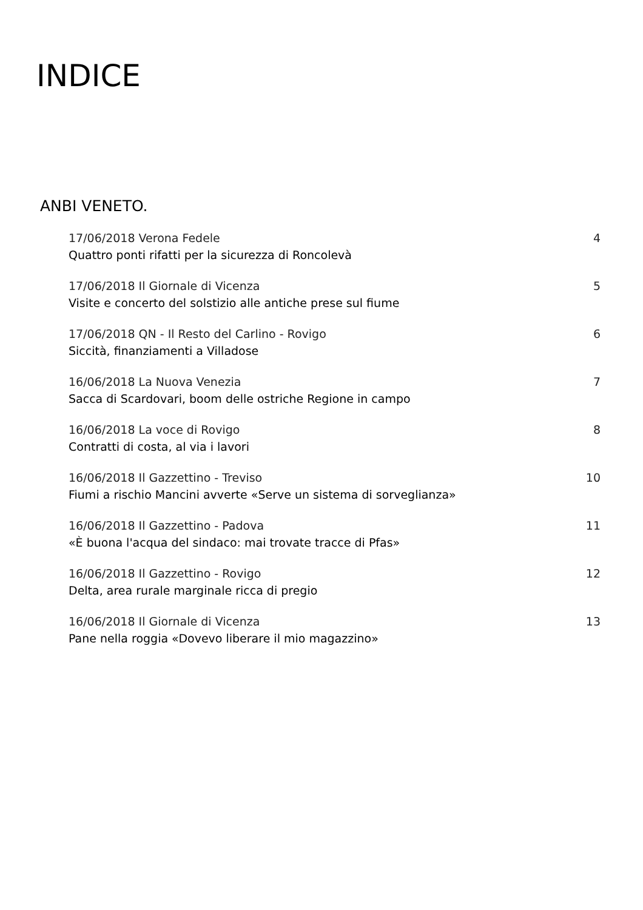INDICE
ANBI VENETO.
17/06/2018 Verona Fedele 4
Quattro ponti rifatti per la sicurezza di Roncolevà
17/06/2018 Il Giornale di Vicenza 5
Visite e concerto del solstizio alle antiche prese sul fiume
17/06/2018 QN - Il Resto del Carlino - Rovigo 6
Siccità, finanziamenti a Villadose
16/06/2018 La Nuova Venezia 7
Sacca di Scardovari, boom delle ostriche Regione in campo
16/06/2018 La voce di Rovigo 8
Contratti di costa, al via i lavori
16/06/2018 Il Gazzettino - Treviso 10
Fiumi a rischio Mancini avverte «Serve un sistema di sorveglianza»
16/06/2018 Il Gazzettino - Padova 11
«È buona l'acqua del sindaco: mai trovate tracce di Pfas»
16/06/2018 Il Gazzettino - Rovigo 12
Delta, area rurale marginale ricca di pregio
16/06/2018 Il Giornale di Vicenza 13
Pane nella roggia «Dovevo liberare il mio magazzino»